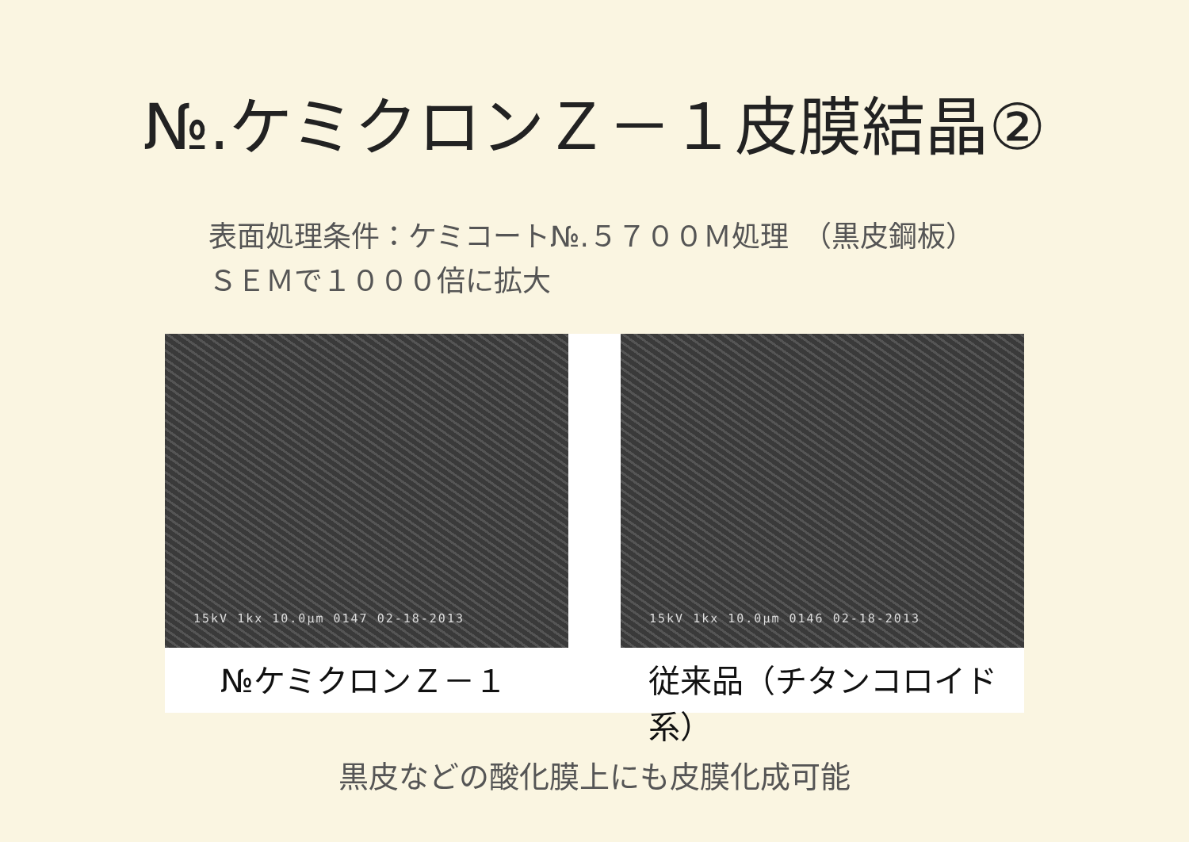№.ケミクロンＺ－１皮膜結晶②
表面処理条件：ケミコート№.５７００Ｍ処理　（黒皮鋼板）
ＳＥＭで１０００倍に拡大
15kV 1kx 10.0μm 0147 02-18-2013
№ケミクロンＺ－１
15kV 1kx 10.0μm 0146 02-18-2013
従来品（チタンコロイド系）
黒皮などの酸化膜上にも皮膜化成可能